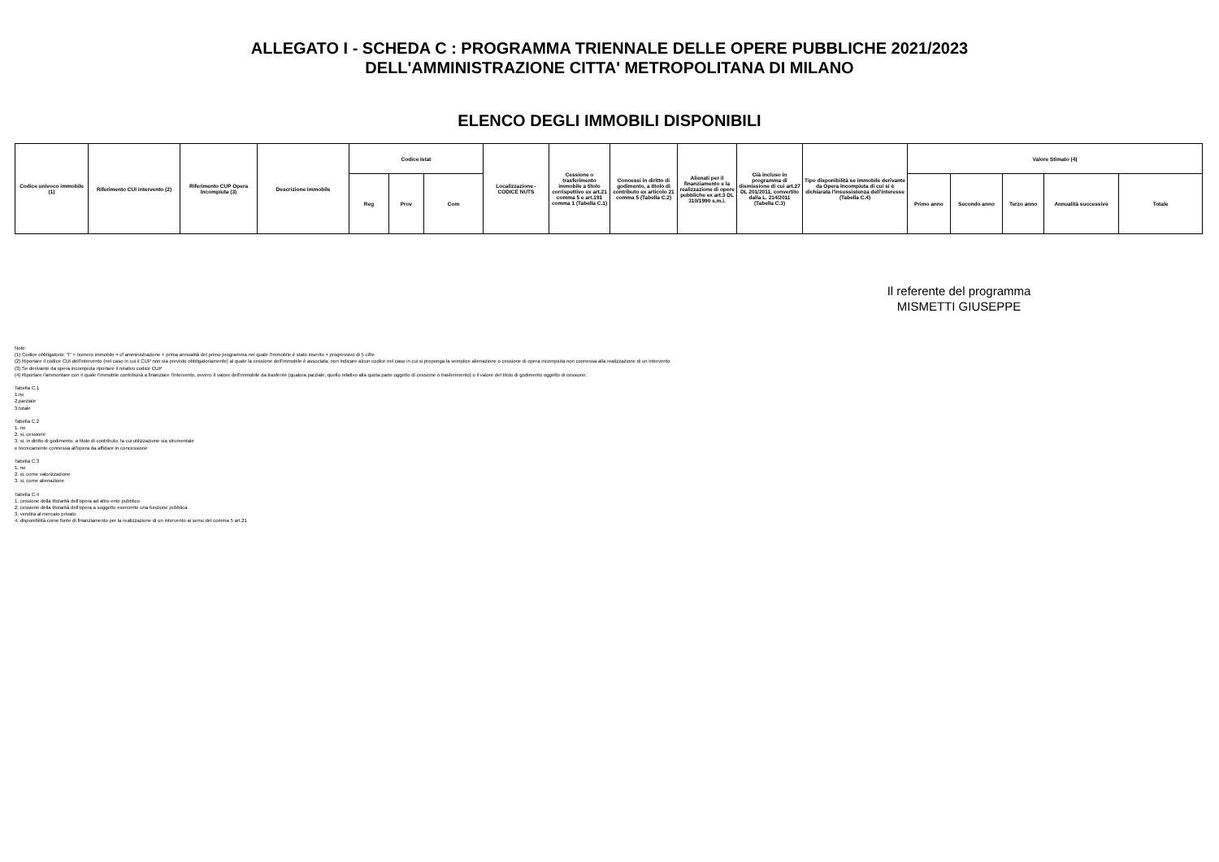ALLEGATO I - SCHEDA C : PROGRAMMA TRIENNALE DELLE OPERE PUBBLICHE 2021/2023
DELL'AMMINISTRAZIONE CITTA' METROPOLITANA DI MILANO
ELENCO DEGLI IMMOBILI DISPONIBILI
| Codice univoco immobile (1) | Riferimento CUI intervento (2) | Riferimento CUP Opera Incompiuta (3) | Descrizione immobile | Codice Istat | | | Localizzazione - CODICE NUTS | Cessione o trasferimento immobile a titolo corrispettivo ex art.21 comma 5 e art.191 comma 1 (Tabella C.1) | Concessi in diritto di godimento, a titolo di contributo ex articolo 21 comma 5 (Tabella C.2) | Alienati per il finanziamento e la realizzazione di opere pubbliche ex art.3 DL 310/1990 s.m.i. | Già incluso in programma di dismissione di cui art.27 DL 201/2011, convertito dalla L. 214/2011 (Tabella C.3) | Tipo disponibilità se immobile derivante da Opera Incompiuta di cui si è dichiarata l'insussistenza dell'interesse (Tabella C.4) | Valore Stimato (4) | | | | |
| --- | --- | --- | --- | --- | --- | --- | --- | --- | --- | --- | --- | --- | --- | --- | --- | --- | --- |
| | | | | Reg | Prov | Com | | | | | | | Primo anno | Secondo anno | Terzo anno | Annualità successive | Totale |
Il referente del programma
MISMETTI GIUSEPPE
Note:
(1) Codice obbligatorio: "I" + numero immobile = cf amministrazione + prima annualità del primo programma nel quale l'immobile è stato inserito + progressivo di 5 cifre
(2) Riportare il codice CUI dell'intervento (nel caso in cui il CUP non sia previsto obbligatoriamente) al quale la cessione dell'immobile è associata; non indicare alcun codice nel caso in cui si proponga la semplice alienazione o cessione di opera incompiuta non connessa alla realizzazione di un intervento
(3) Se derivante da opera incompiuta riportare il relativo codice CUP
(4) Riportare l'ammontare con il quale l'immobile contribuirà a finanziare l'intervento, ovvero Il valore dell'immobile da trasferire (qualora parziale, quello relativo alla quota parte oggetto di cessione o trasferimento) o il valore del titolo di godimento oggetto di cessione.
Tabella C.1
1.no
2.parziale
3.totale
Tabella C.2
1. no
2. si, cessione
3. si, in diritto di godimento, a titolo di contributo, la cui utilizzazione sia strumentale
e tecnicamente connessa all'opera da affidare in concessione
Tabella C.3
1. no
2. si, come valorizzazione
3. si, come alienazione
Tabella C.4
1. cessione della titolarità dell'opera ad altro ente pubblico
2. cessione della titolarità dell'opera a soggetto esercente una funzione pubblica
3. vendita al mercato privato
4. disponibilità come fonte di finanziamento per la realizzazione di un intervento ai sensi del comma 5 art.21